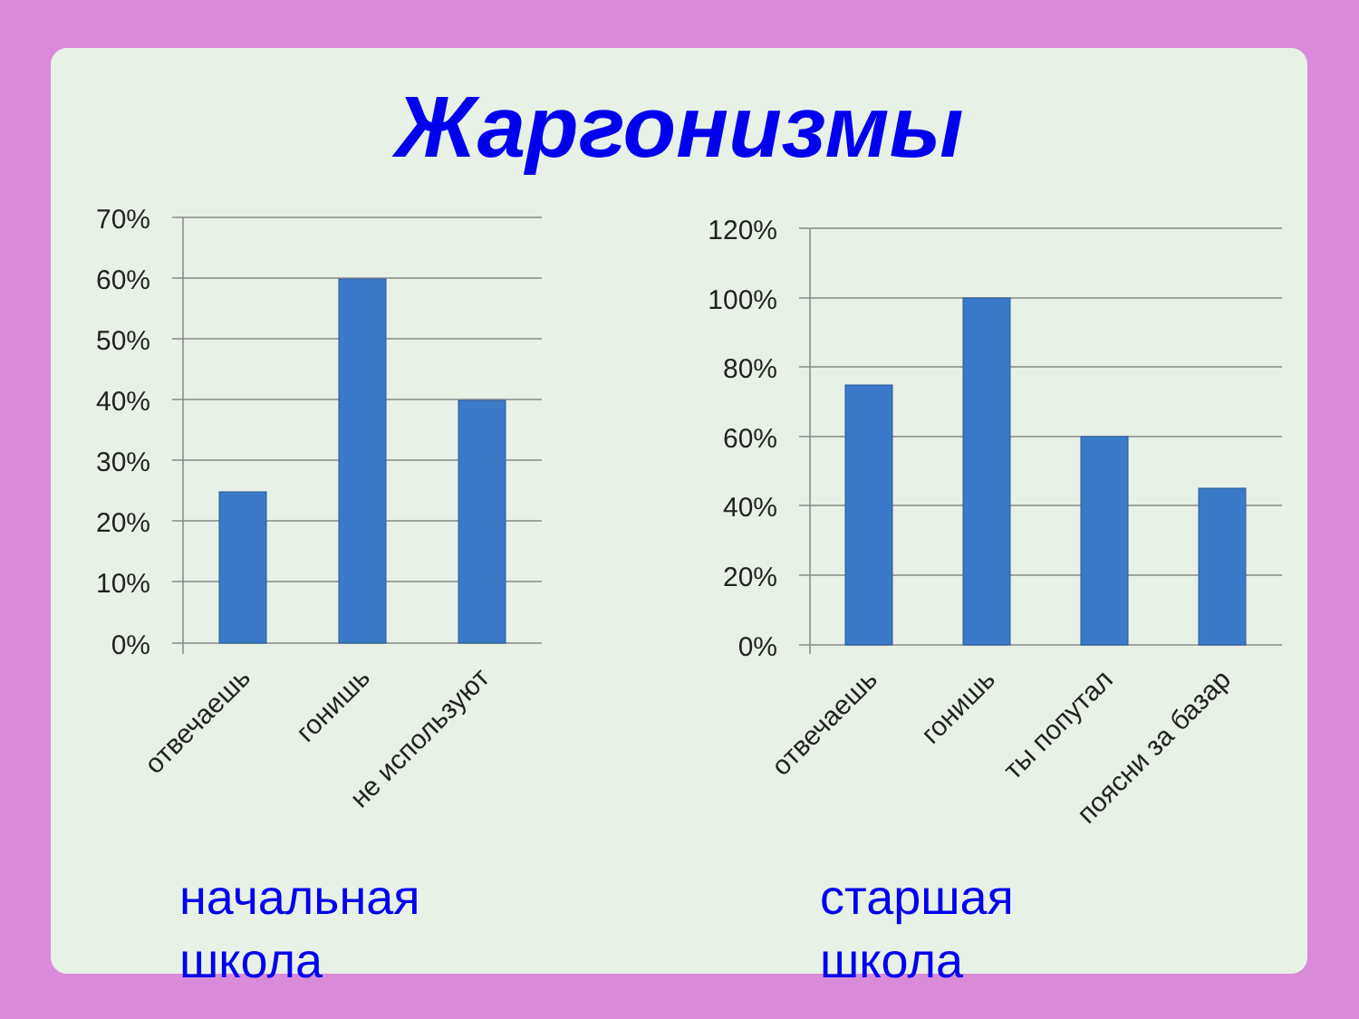Жаргонизмы
70%
60%
50%
40%
30%
20%
10%
0%
120%
100%
80%
60%
40%
20%
0%
отвечаешь
гонишь
не используют
отвечаешь
гонишь
ты попутал
поясни за базар
начальная
школа
старшая
школа